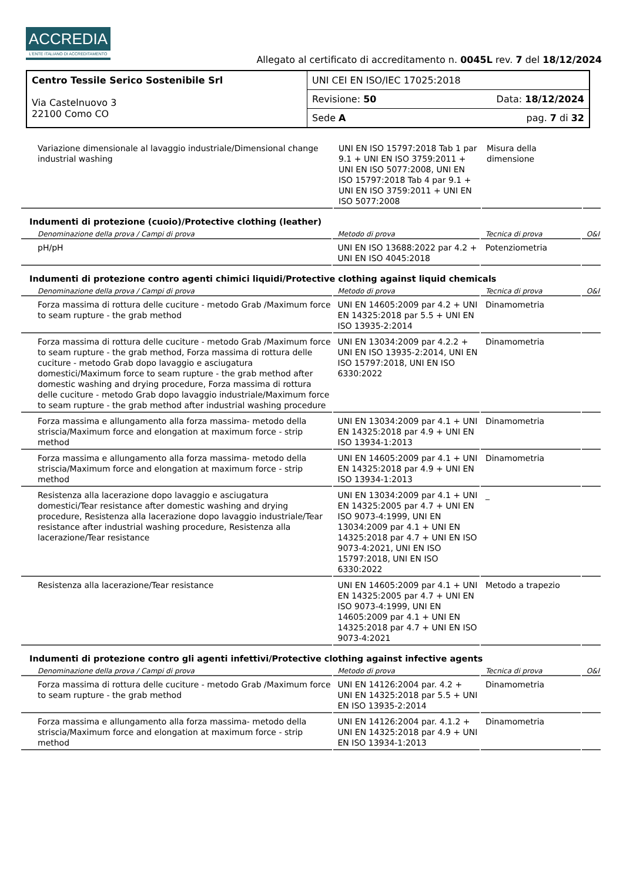ACCREDIA
L'ENTE ITALIANO DI ACCREDITAMENTO
Allegato al certificato di accreditamento n. 0045L rev. 7 del 18/12/2024
| Centro Tessile Serico Sostenibile Srl Via Castelnuovo 3 22100 Como CO | UNI CEI EN ISO/IEC 17025:2018 | |
| | Revisione: 50 | Data: 18/12/2024 |
| | Sede A | pag. 7 di 32 |
| Variazione dimensionale al lavaggio industriale/Dimensional change industrial washing | UNI EN ISO 15797:2018 Tab 1 par 9.1 + UNI EN ISO 3759:2011 + UNI EN ISO 5077:2008, UNI EN ISO 15797:2018 Tab 4 par 9.1 + UNI EN ISO 3759:2011 + UNI EN ISO 5077:2008 | Misura della dimensione | |
Indumenti di protezione (cuoio)/Protective clothing (leather)
| Denominazione della prova / Campi di prova | Metodo di prova | Tecnica di prova | O&I |
| --- | --- | --- | --- |
| pH/pH | UNI EN ISO 13688:2022 par 4.2 + UNI EN ISO 4045:2018 | Potenziometria | |
Indumenti di protezione contro agenti chimici liquidi/Protective clothing against liquid chemicals
| Denominazione della prova / Campi di prova | Metodo di prova | Tecnica di prova | O&I |
| --- | --- | --- | --- |
| Forza massima di rottura delle cuciture - metodo Grab /Maximum force to seam rupture - the grab method | UNI EN 14605:2009 par 4.2 + UNI EN 14325:2018 par 5.5 + UNI EN ISO 13935-2:2014 | Dinamometria | |
| Forza massima di rottura delle cuciture - metodo Grab /Maximum force to seam rupture - the grab method, Forza massima di rottura delle cuciture - metodo Grab dopo lavaggio e asciugatura domestici/Maximum force to seam rupture - the grab method after domestic washing and drying procedure, Forza massima di rottura delle cuciture - metodo Grab dopo lavaggio industriale/Maximum force to seam rupture - the grab method after industrial washing procedure | UNI EN 13034:2009 par 4.2.2 + UNI EN ISO 13935-2:2014, UNI EN ISO 15797:2018, UNI EN ISO 6330:2022 | Dinamometria | |
| Forza massima e allungamento alla forza massima- metodo della striscia/Maximum force and elongation at maximum force - strip method | UNI EN 13034:2009 par 4.1 + UNI EN 14325:2018 par 4.9 + UNI EN ISO 13934-1:2013 | Dinamometria | |
| Forza massima e allungamento alla forza massima- metodo della striscia/Maximum force and elongation at maximum force - strip method | UNI EN 14605:2009 par 4.1 + UNI EN 14325:2018 par 4.9 + UNI EN ISO 13934-1:2013 | Dinamometria | |
| Resistenza alla lacerazione dopo lavaggio e asciugatura domestici/Tear resistance after domestic washing and drying procedure, Resistenza alla lacerazione dopo lavaggio industriale/Tear resistance after industrial washing procedure, Resistenza alla lacerazione/Tear resistance | UNI EN 13034:2009 par 4.1 + UNI EN 14325:2005 par 4.7 + UNI EN ISO 9073-4:1999, UNI EN 13034:2009 par 4.1 + UNI EN 14325:2018 par 4.7 + UNI EN ISO 9073-4:2021, UNI EN ISO 15797:2018, UNI EN ISO 6330:2022 | _ | |
| Resistenza alla lacerazione/Tear resistance | UNI EN 14605:2009 par 4.1 + UNI EN 14325:2005 par 4.7 + UNI EN ISO 9073-4:1999, UNI EN 14605:2009 par 4.1 + UNI EN 14325:2018 par 4.7 + UNI EN ISO 9073-4:2021 | Metodo a trapezio | |
Indumenti di protezione contro gli agenti infettivi/Protective clothing against infective agents
| Denominazione della prova / Campi di prova | Metodo di prova | Tecnica di prova | O&I |
| --- | --- | --- | --- |
| Forza massima di rottura delle cuciture - metodo Grab /Maximum force to seam rupture - the grab method | UNI EN 14126:2004 par. 4.2 + UNI EN 14325:2018 par 5.5 + UNI EN ISO 13935-2:2014 | Dinamometria | |
| Forza massima e allungamento alla forza massima- metodo della striscia/Maximum force and elongation at maximum force - strip method | UNI EN 14126:2004 par. 4.1.2 + UNI EN 14325:2018 par 4.9 + UNI EN ISO 13934-1:2013 | Dinamometria | |